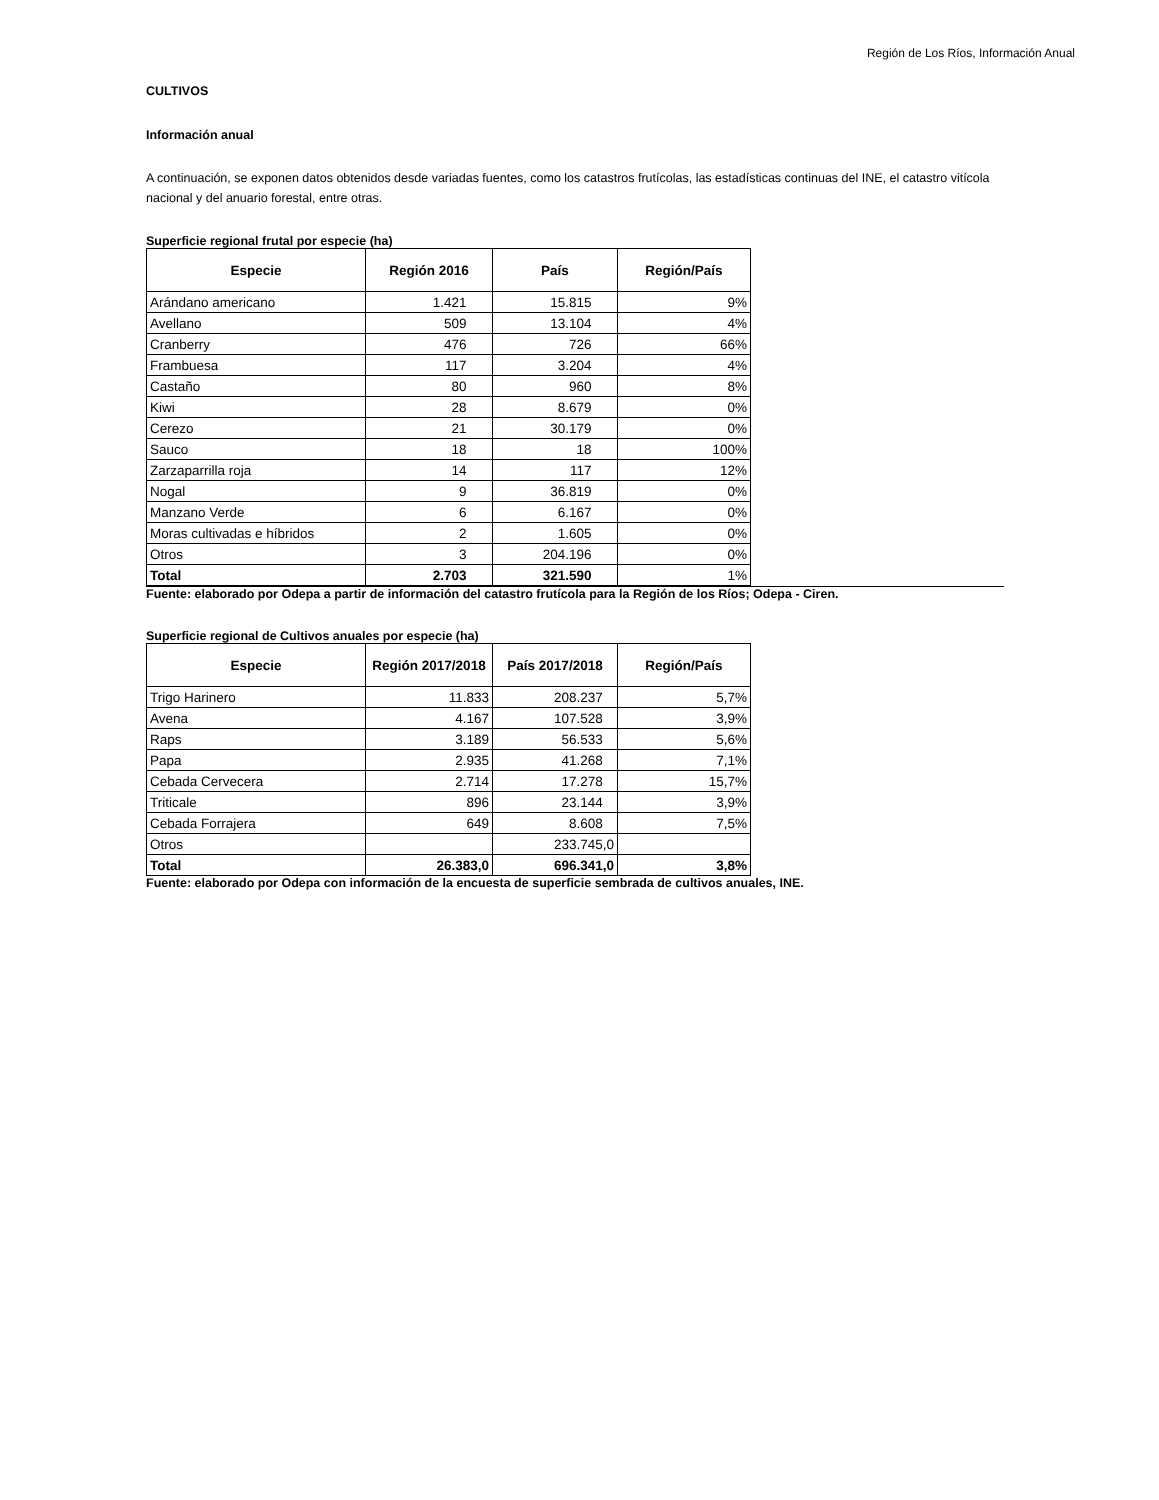Región de Los Ríos, Información Anual
CULTIVOS
Información anual
A continuación, se exponen datos obtenidos desde variadas fuentes, como los catastros frutícolas, las estadísticas continuas del INE, el catastro vitícola nacional y del anuario forestal, entre otras.
Superficie regional frutal por especie (ha)
| Especie | Región 2016 | País | Región/País |
| --- | --- | --- | --- |
| Arándano americano | 1.421 | 15.815 | 9% |
| Avellano | 509 | 13.104 | 4% |
| Cranberry | 476 | 726 | 66% |
| Frambuesa | 117 | 3.204 | 4% |
| Castaño | 80 | 960 | 8% |
| Kiwi | 28 | 8.679 | 0% |
| Cerezo | 21 | 30.179 | 0% |
| Sauco | 18 | 18 | 100% |
| Zarzaparrilla roja | 14 | 117 | 12% |
| Nogal | 9 | 36.819 | 0% |
| Manzano Verde | 6 | 6.167 | 0% |
| Moras cultivadas e híbridos | 2 | 1.605 | 0% |
| Otros | 3 | 204.196 | 0% |
| Total | 2.703 | 321.590 | 1% |
Fuente: elaborado por Odepa a partir de información del catastro frutícola para la Región de los Ríos; Odepa - Ciren.
Superficie regional de Cultivos anuales por especie (ha)
| Especie | Región 2017/2018 | País 2017/2018 | Región/País |
| --- | --- | --- | --- |
| Trigo Harinero | 11.833 | 208.237 | 5,7% |
| Avena | 4.167 | 107.528 | 3,9% |
| Raps | 3.189 | 56.533 | 5,6% |
| Papa | 2.935 | 41.268 | 7,1% |
| Cebada Cervecera | 2.714 | 17.278 | 15,7% |
| Triticale | 896 | 23.144 | 3,9% |
| Cebada Forrajera | 649 | 8.608 | 7,5% |
| Otros | | 233.745,0 | |
| Total | 26.383,0 | 696.341,0 | 3,8% |
Fuente: elaborado por Odepa con información de la encuesta de superficie sembrada de cultivos anuales, INE.